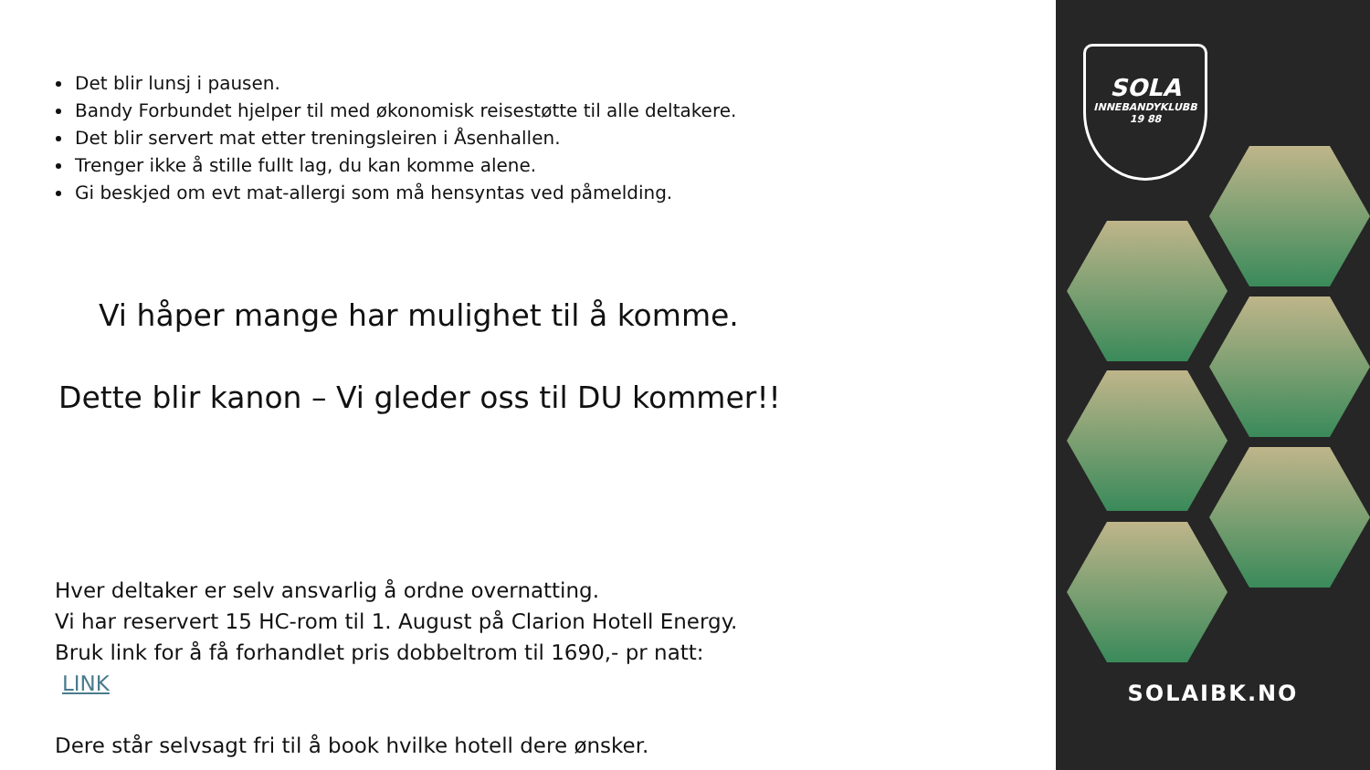Det blir lunsj i pausen.
Bandy Forbundet hjelper til med økonomisk reisestøtte til alle deltakere.
Det blir servert mat etter treningsleiren i Åsenhallen.
Trenger ikke å stille fullt lag, du kan komme alene.
Gi beskjed om evt mat-allergi som må hensyntas ved påmelding.
Vi håper mange har mulighet til å komme.
Dette blir kanon – Vi gleder oss til DU kommer!!
Hver deltaker er selv ansvarlig å ordne overnatting.
Vi har reservert 15 HC-rom til 1. August på Clarion Hotell Energy.
Bruk link for å få forhandlet pris dobbeltrom til 1690,- pr natt:
LINK
Dere står selvsagt fri til å book hvilke hotell dere ønsker.
SOLA
INNEBANDYKLUBB
19 88
SOLAIBK.NO